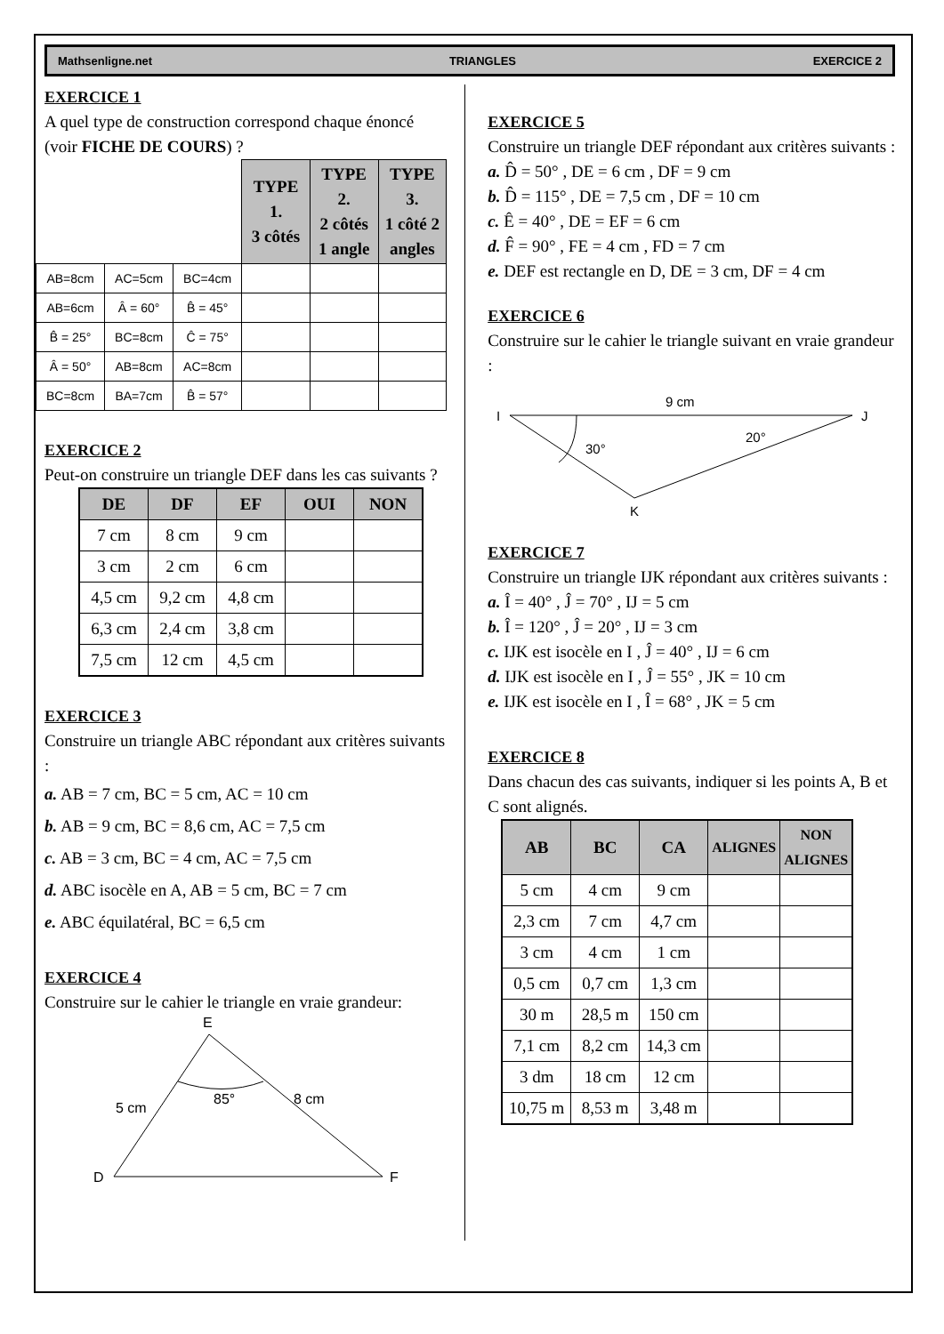Mathsenligne.net TRIANGLES EXERCICE 2
EXERCICE 1
A quel type de construction correspond chaque énoncé (voir FICHE DE COURS) ?
| | | | TYPE 1. 3 côtés | TYPE 2. 2 côtés 1 angle | TYPE 3. 1 côté 2 angles |
| AB=8cm | AC=5cm | BC=4cm | | | |
| AB=6cm | Â = 60° | B̂ = 45° | | | |
| B̂ = 25° | BC=8cm | Ĉ = 75° | | | |
| Â = 50° | AB=8cm | AC=8cm | | | |
| BC=8cm | BA=7cm | B̂ = 57° | | | |
EXERCICE 2
Peut-on construire un triangle DEF dans les cas suivants ?
| DE | DF | EF | OUI | NON |
| --- | --- | --- | --- | --- |
| 7 cm | 8 cm | 9 cm | | |
| 3 cm | 2 cm | 6 cm | | |
| 4,5 cm | 9,2 cm | 4,8 cm | | |
| 6,3 cm | 2,4 cm | 3,8 cm | | |
| 7,5 cm | 12 cm | 4,5 cm | | |
EXERCICE 3
Construire un triangle ABC répondant aux critères suivants :
a. AB = 7 cm, BC = 5 cm, AC = 10 cm
b. AB = 9 cm, BC = 8,6 cm, AC = 7,5 cm
c. AB = 3 cm, BC = 4 cm, AC = 7,5 cm
d. ABC isocèle en A, AB = 5 cm, BC = 7 cm
e. ABC équilatéral, BC = 6,5 cm
EXERCICE 4
Construire sur le cahier le triangle en vraie grandeur:
E
85°
5 cm
8 cm
D
F
EXERCICE 5
Construire un triangle DEF répondant aux critères suivants :
a. D̂ = 50° , DE = 6 cm , DF = 9 cm
b. D̂ = 115° , DE = 7,5 cm , DF = 10 cm
c. Ê = 40° , DE = EF = 6 cm
d. F̂ = 90° , FE = 4 cm , FD = 7 cm
e. DEF est rectangle en D, DE = 3 cm, DF = 4 cm
EXERCICE 6
Construire sur le cahier le triangle suivant en vraie grandeur :
I
9 cm
J
30°
20°
K
EXERCICE 7
Construire un triangle IJK répondant aux critères suivants :
a. Î = 40° , Ĵ = 70° , IJ = 5 cm
b. Î = 120° , Ĵ = 20° , IJ = 3 cm
c. IJK est isocèle en I , Ĵ = 40° , IJ = 6 cm
d. IJK est isocèle en I , Ĵ = 55° , JK = 10 cm
e. IJK est isocèle en I , Î = 68° , JK = 5 cm
EXERCICE 8
Dans chacun des cas suivants, indiquer si les points A, B et C sont alignés.
| AB | BC | CA | ALIGNES | NON ALIGNES |
| --- | --- | --- | --- | --- |
| 5 cm | 4 cm | 9 cm | | |
| 2,3 cm | 7 cm | 4,7 cm | | |
| 3 cm | 4 cm | 1 cm | | |
| 0,5 cm | 0,7 cm | 1,3 cm | | |
| 30 m | 28,5 m | 150 cm | | |
| 7,1 cm | 8,2 cm | 14,3 cm | | |
| 3 dm | 18 cm | 12 cm | | |
| 10,75 m | 8,53 m | 3,48 m | | |